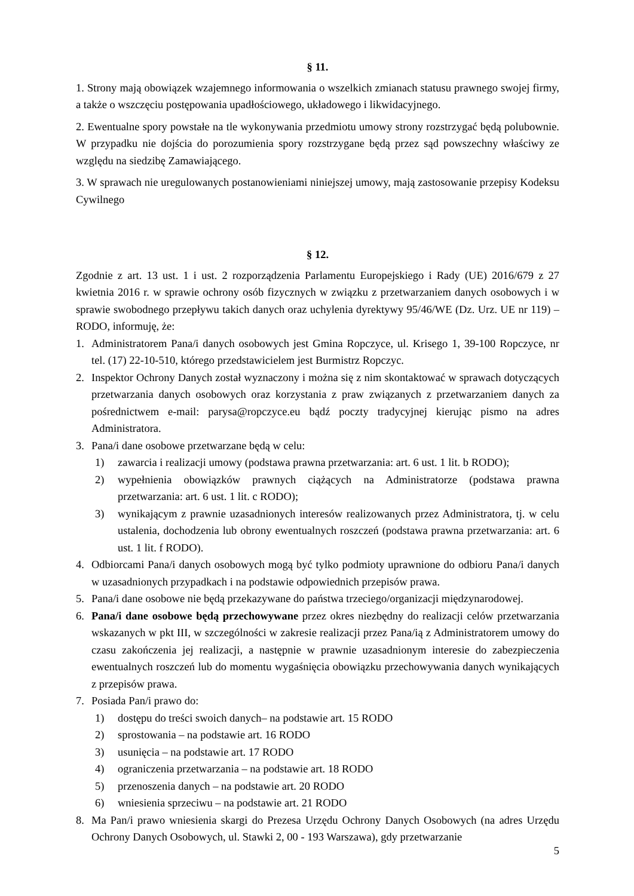§ 11.
1. Strony mają obowiązek wzajemnego informowania o wszelkich zmianach statusu prawnego swojej firmy, a także o wszczęciu postępowania upadłościowego, układowego i likwidacyjnego.
2. Ewentualne spory powstałe na tle wykonywania przedmiotu umowy strony rozstrzygać będą polubownie. W przypadku nie dojścia do porozumienia spory rozstrzygane będą przez sąd powszechny właściwy ze względu na siedzibę Zamawiającego.
3. W sprawach nie uregulowanych postanowieniami niniejszej umowy, mają zastosowanie przepisy Kodeksu Cywilnego
§ 12.
Zgodnie z art. 13 ust. 1 i ust. 2 rozporządzenia Parlamentu Europejskiego i Rady (UE) 2016/679 z 27 kwietnia 2016 r. w sprawie ochrony osób fizycznych w związku z przetwarzaniem danych osobowych i w sprawie swobodnego przepływu takich danych oraz uchylenia dyrektywy 95/46/WE (Dz. Urz. UE nr 119) – RODO, informuję, że:
1. Administratorem Pana/i danych osobowych jest Gmina Ropczyce, ul. Krisego 1, 39-100 Ropczyce, nr tel. (17) 22-10-510, którego przedstawicielem jest Burmistrz Ropczyc.
2. Inspektor Ochrony Danych został wyznaczony i można się z nim skontaktować w sprawach dotyczących przetwarzania danych osobowych oraz korzystania z praw związanych z przetwarzaniem danych za pośrednictwem e-mail: parysa@ropczyce.eu bądź poczty tradycyjnej kierując pismo na adres Administratora.
3. Pana/i dane osobowe przetwarzane będą w celu:
1) zawarcia i realizacji umowy (podstawa prawna przetwarzania: art. 6 ust. 1 lit. b RODO);
2) wypełnienia obowiązków prawnych ciążących na Administratorze (podstawa prawna przetwarzania: art. 6 ust. 1 lit. c RODO);
3) wynikającym z prawnie uzasadnionych interesów realizowanych przez Administratora, tj. w celu ustalenia, dochodzenia lub obrony ewentualnych roszczeń (podstawa prawna przetwarzania: art. 6 ust. 1 lit. f RODO).
4. Odbiorcami Pana/i danych osobowych mogą być tylko podmioty uprawnione do odbioru Pana/i danych w uzasadnionych przypadkach i na podstawie odpowiednich przepisów prawa.
5. Pana/i dane osobowe nie będą przekazywane do państwa trzeciego/organizacji międzynarodowej.
6. Pana/i dane osobowe będą przechowywane przez okres niezbędny do realizacji celów przetwarzania wskazanych w pkt III, w szczególności w zakresie realizacji przez Pana/ią z Administratorem umowy do czasu zakończenia jej realizacji, a następnie w prawnie uzasadnionym interesie do zabezpieczenia ewentualnych roszczeń lub do momentu wygaśnięcia obowiązku przechowywania danych wynikających z przepisów prawa.
7. Posiada Pan/i prawo do:
1) dostępu do treści swoich danych– na podstawie art. 15 RODO
2) sprostowania – na podstawie art. 16 RODO
3) usunięcia – na podstawie art. 17 RODO
4) ograniczenia przetwarzania – na podstawie art. 18 RODO
5) przenoszenia danych – na podstawie art. 20 RODO
6) wniesienia sprzeciwu – na podstawie art. 21 RODO
8. Ma Pan/i prawo wniesienia skargi do Prezesa Urzędu Ochrony Danych Osobowych (na adres Urzędu Ochrony Danych Osobowych, ul. Stawki 2, 00 - 193 Warszawa), gdy przetwarzanie
5